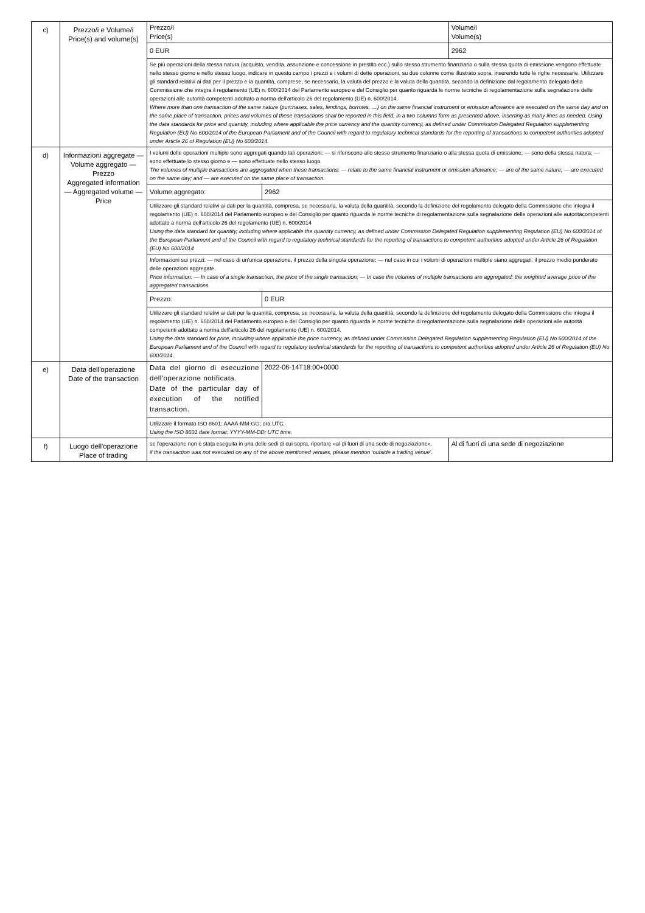| c) | Prezzo/i e Volume/i Price(s) and volume(s) | Prezzo/i Price(s) | | Volume/i Volume(s) |
| | | 0 EUR | | 2962 |
| | | Se più operazioni della stessa natura (acquisto, vendita, assunzione e concessione in prestito ecc.) sullo stesso strumento finanziario o sulla stessa quota di emissione vengono effettuate nello stesso giorno e nello stesso luogo, indicare in questo campo i prezzi e i volumi di dette operazioni, su due colonne come illustrato sopra, inserendo tutte le righe necessarie. Utilizzare gli standard relativi ai dati per il prezzo e la quantità, comprese, se necessario, la valuta del prezzo e la valuta della quantità, secondo la definizione dal regolamento delegato della Commissione che integra il regolamento (UE) n. 600/2014 del Parlamento europeo e del Consiglio per quanto riguarda le norme tecniche di regolamentazione sulla segnalazione delle operazioni alle autorità competenti adottato a norma dell'articolo 26 del regolamento (UE) n. 600/2014. Where more than one transaction of the same nature (purchases, sales, lendings, borrows, …) on the same financial instrument or emission allowance are executed on the same day and on the same place of transaction, prices and volumes of these transactions shall be reported in this field, in a two columns form as presented above, inserting as many lines as needed. Using the data standards for price and quantity, including where applicable the price currency and the quantity currency, as defined under Commission Delegated Regulation supplementing Regulation (EU) No 600/2014 of the European Parliament and of the Council with regard to regulatory technical standards for the reporting of transactions to competent authorities adopted under Article 26 of Regulation (EU) No 600/2014. | | |
| d) | Informazioni aggregate — Volume aggregato — Prezzo Aggregated information — Aggregated volume — Price | I volumi delle operazioni multiple sono aggregati quando tali operazioni: — si riferiscono allo stesso strumento finanziario o alla stessa quota di emissione; — sono della stessa natura; — sono effettuate lo stesso giorno e — sono effettuate nello stesso luogo. The volumes of multiple transactions are aggregated when these transactions: — relate to the same financial instrument or emission allowance; — are of the same nature; — are executed on the same day; and — are executed on the same place of transaction. | | |
| | | Volume aggregato: | 2962 | |
| | | Utilizzare gli standard relativi ai dati per la quantità, compresa, se necessaria, la valuta della quantità, secondo la definizione del regolamento delegato della Commissione che integra il regolamento (UE) n. 600/2014 del Parlamento europeo e del Consiglio per quanto riguarda le norme tecniche di regolamentazione sulla segnalazione delle operazioni alle autoritàcompetenti adottato a norma dell'articolo 26 del regolamento (UE) n. 600/2014 Using the data standard for quantity, including where applicable the quantity currency, as defined under Commission Delegated Regulation supplementing Regulation (EU) No 600/2014 of the European Parliament and of the Council with regard to regulatory technical standards for the reporting of transactions to competent authorities adopted under Article 26 of Regulation (EU) No 600/2014 | | |
| | | Informazioni sui prezzi: — nel caso di un'unica operazione, il prezzo della singola operazione; — nel caso in cui i volumi di operazioni multiple siano aggregati: il prezzo medio ponderato delle operazioni aggregate. Price information: — In case of a single transaction, the price of the single transaction; — In case the volumes of multiple transactions are aggregated: the weighted average price of the aggregated transactions. | | |
| | | Prezzo: | 0 EUR | |
| | | Utilizzare gli standard relativi ai dati per la quantità, compresa, se necessaria, la valuta della quantità, secondo la definizione del regolamento delegato della Commissione che integra il regolamento (UE) n. 600/2014 del Parlamento europeo e del Consiglio per quanto riguarda le norme tecniche di regolamentazione sulla segnalazione delle operazioni alle autorità competenti adottato a norma dell'articolo 26 del regolamento (UE) n. 600/2014. Using the data standard for price, including where applicable the price currency, as defined under Commission Delegated Regulation supplementing Regulation (EU) No 600/2014 of the European Parliament and of the Council with regard to regulatory technical standards for the reporting of transactions to competent authorities adopted under Article 26 of Regulation (EU) No 600/2014. | | |
| e) | Data dell'operazione Date of the transaction | Data del giorno di esecuzione dell'operazione notificata. Date of the particular day of execution of the notified transaction. | 2022-06-14T18:00+0000 | |
| | | Utilizzare il formato ISO 8601: AAAA-MM-GG; ora UTC. Using the ISO 8601 date format: YYYY-MM-DD; UTC time. | | |
| f) | Luogo dell'operazione Place of trading | se l'operazione non è stata eseguita in una delle sedi di cui sopra, riportare «al di fuori di una sede di negoziazione». if the transaction was not executed on any of the above mentioned venues, please mention ‘outside a trading venue’. | | Al di fuori di una sede di negoziazione |